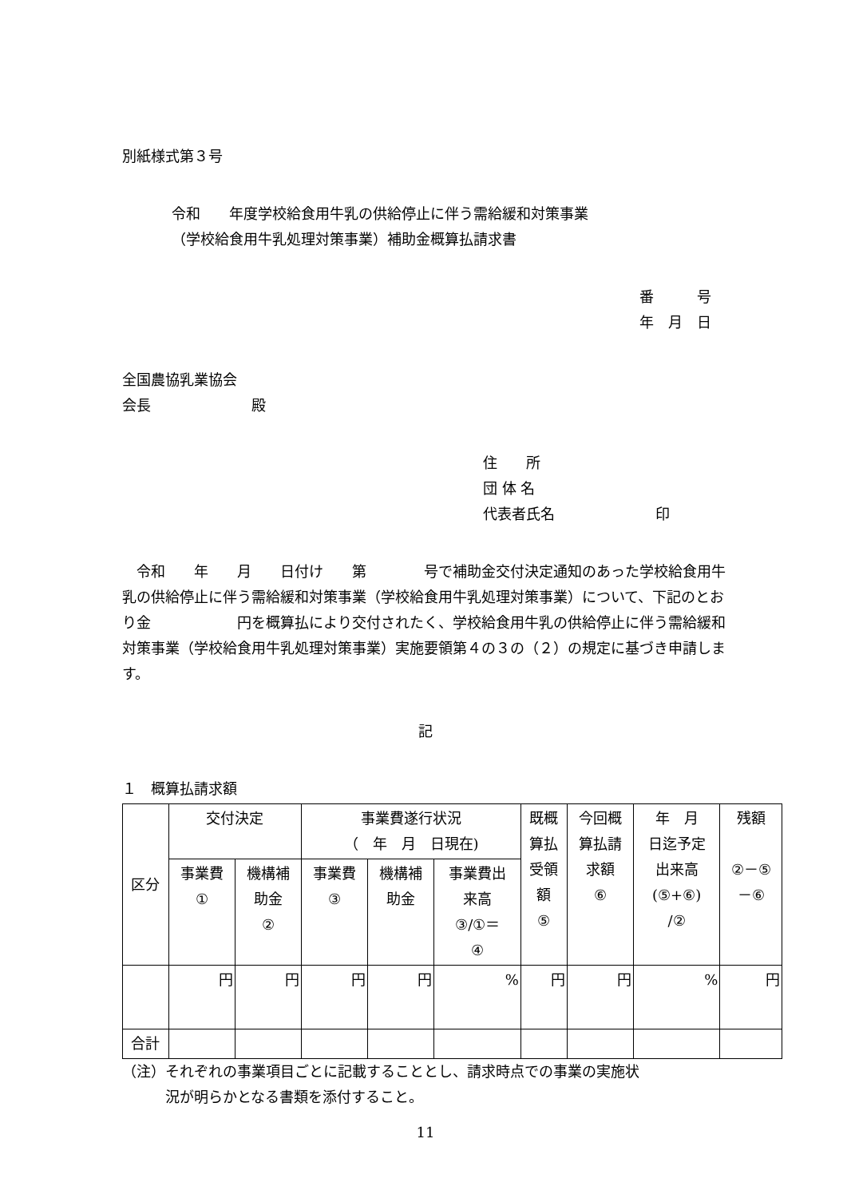別紙様式第３号
令和　　年度学校給食用牛乳の供給停止に伴う需給緩和対策事業
（学校給食用牛乳処理対策事業）補助金概算払請求書
番　　　号
年　月　日
全国農協乳業協会
会長　　　　　　　殿
住　　所
団 体 名
代表者氏名　　　　　　　印
　令和　　年　　月　　日付け　　第　　　　号で補助金交付決定通知のあった学校給食用牛乳の供給停止に伴う需給緩和対策事業（学校給食用牛乳処理対策事業）について、下記のとおり金　　　　　　円を概算払により交付されたく、学校給食用牛乳の供給停止に伴う需給緩和対策事業（学校給食用牛乳処理対策事業）実施要領第４の３の（２）の規定に基づき申請します。
記
１　概算払請求額
| 区分 | 交付決定 | | 事業費遂行状況 （ 年 月 日現在) | | | 既概 算払 受領 額 ⑤ | 今回概 算払請 求額 ⑥ | 年 月 日迄予定 出来高 (⑤+⑥) /② | 残額 ②－⑤ －⑥ |
| | 事業費 ① | 機構補 助金 ② | 事業費 ③ | 機構補 助金 | 事業費出 来高 ③/①＝ ④ | | | | |
| | 円 | 円 | 円 | 円 | % | 円 | 円 | % | 円 |
| 合計 | | | | | | | | | |
（注）それぞれの事業項目ごとに記載することとし、請求時点での事業の実施状
　　　況が明らかとなる書類を添付すること。
11